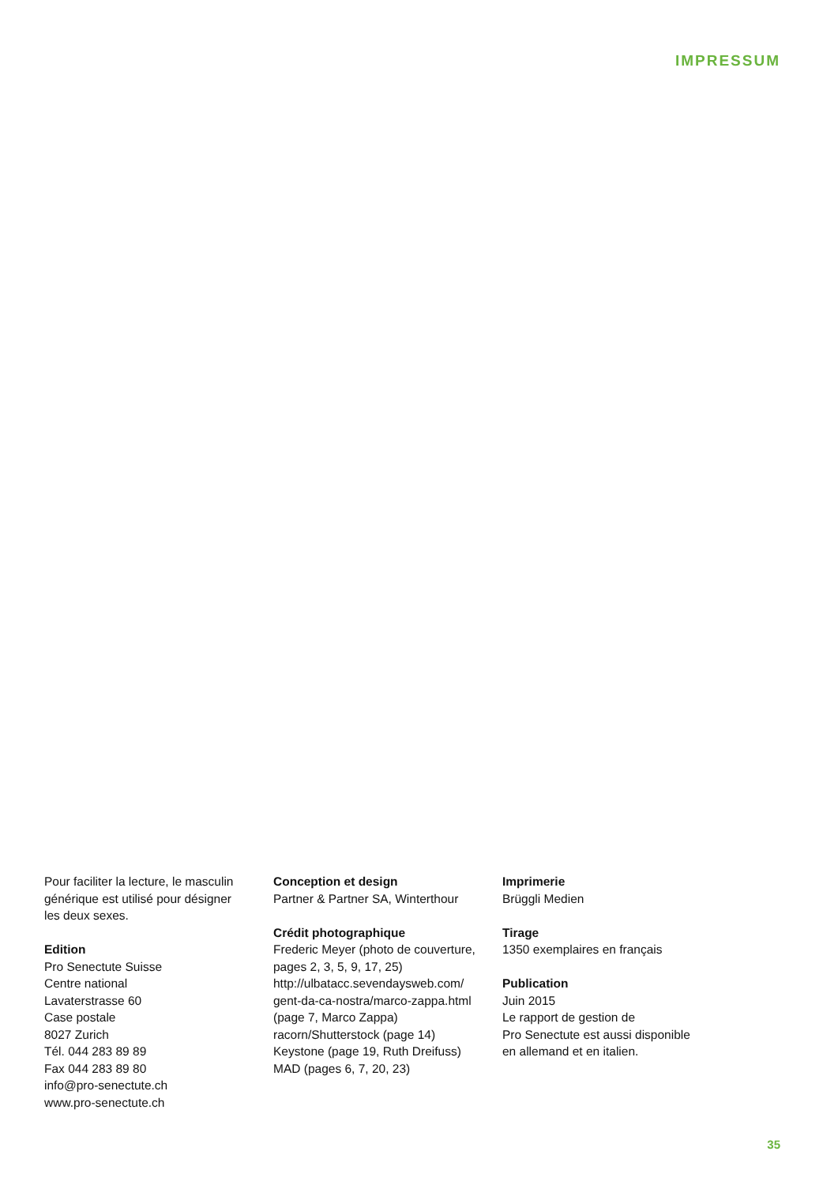IMPRESSUM
Pour faciliter la lecture, le masculin
générique est utilisé pour désigner
les deux sexes.
Edition
Pro Senectute Suisse
Centre national
Lavaterstrasse 60
Case postale
8027 Zurich
Tél. 044 283 89 89
Fax 044 283 89 80
info@pro-senectute.ch
www.pro-senectute.ch
Conception et design
Partner & Partner SA, Winterthour
Crédit photographique
Frederic Meyer (photo de couverture,
pages 2, 3, 5, 9, 17, 25)
http://ulbatacc.sevendaysweb.com/
gent-da-ca-nostra/marco-zappa.html
(page 7, Marco Zappa)
racorn/Shutterstock (page 14)
Keystone (page 19, Ruth Dreifuss)
MAD (pages 6, 7, 20, 23)
Imprimerie
Brüggli Medien
Tirage
1350 exemplaires en français
Publication
Juin 2015
Le rapport de gestion de
Pro Senectute est aussi disponible
en allemand et en italien.
35